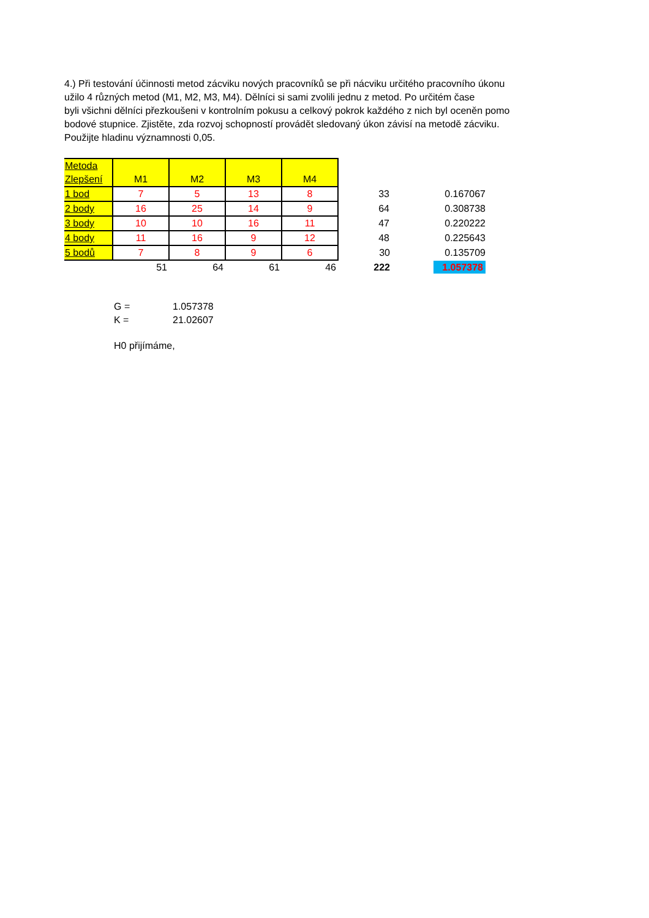4.) Při testování účinnosti metod zácviku nových pracovníků se při nácviku určitého pracovního úkonu
užilo 4 různých metod (M1, M2, M3, M4). Dělníci si sami zvolili jednu z metod. Po určitém čase
byli všichni dělníci přezkoušeni v kontrolním pokusu a celkový pokrok každého z nich byl oceněn pomo
bodové stupnice. Zjistěte, zda rozvoj schopností provádět sledovaný úkon závisí na metodě zácviku.
Použijte hladinu významnosti 0,05.
| Metoda Zlepšení | M1 | M2 | M3 | M4 | | |
| 1 bod | 7 | 5 | 13 | 8 | 33 | 0.167067 |
| 2 body | 16 | 25 | 14 | 9 | 64 | 0.308738 |
| 3 body | 10 | 10 | 16 | 11 | 47 | 0.220222 |
| 4 body | 11 | 16 | 9 | 12 | 48 | 0.225643 |
| 5 bodů | 7 | 8 | 9 | 6 | 30 | 0.135709 |
| | 51 | 64 | 61 | 46 | 222 | 1.057378 |
| G = | 1.057378 |
| K = | 21.02607 |
H0 přijímáme,